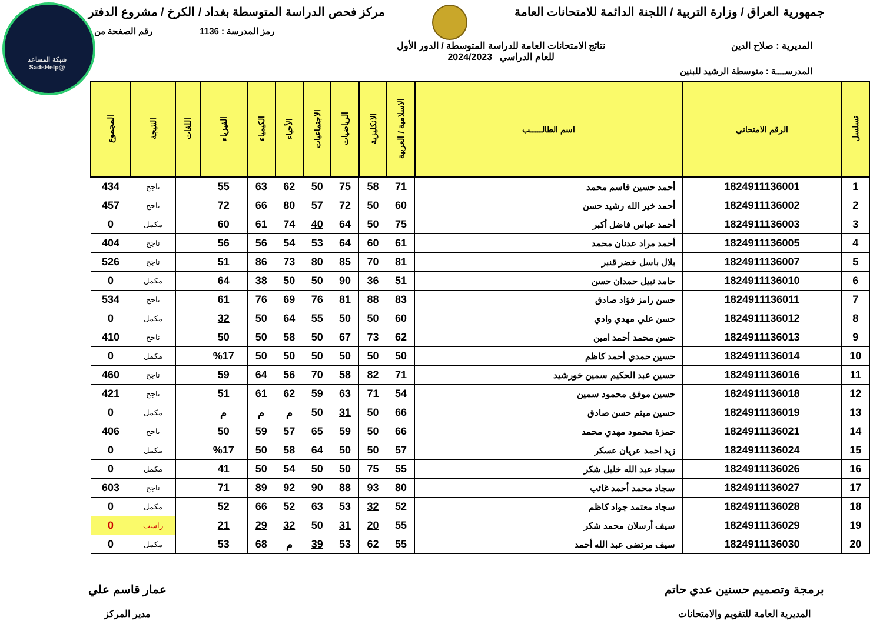شبكة المساعد
@SadsHelp
جمهورية العراق / وزارة التربية / اللجنة الدائمة للامتحانات العامة
مركز فحص الدراسة المتوسطة بغداد / الكرخ / مشروع الدفتر
رمز المدرسة : 1136 رقم الصفحة من
المديرية : صلاح الدين نتائج الامتحانات العامة للدراسة المتوسطة / الدور الأول
للعام الدراسي 2024/2023
المدرســــة : متوسطة الرشيد للبنين
| تسلسل | الرقم الامتحاني | اسم الطالـــــب | الاسلامية / العربية | الانكليزية | الرياضيات | الاجتماعيات | الأحياء | الكيمياء | الفيزياء | اللغات | النتيجة | المجموع |
| --- | --- | --- | --- | --- | --- | --- | --- | --- | --- | --- | --- | --- |
| 1 | 1824911136001 | أحمد حسين قاسم محمد | 71 | 58 | 75 | 50 | 62 | 63 | 55 | | ناجح | 434 |
| 2 | 1824911136002 | أحمد خير الله رشيد حسن | 60 | 50 | 72 | 57 | 80 | 66 | 72 | | ناجح | 457 |
| 3 | 1824911136003 | أحمد عباس فاضل أكبر | 75 | 50 | 64 | 40 | 74 | 61 | 60 | | مكمل | 0 |
| 4 | 1824911136005 | أحمد مراد عدنان محمد | 61 | 60 | 64 | 53 | 54 | 56 | 56 | | ناجح | 404 |
| 5 | 1824911136007 | بلال باسل خضر قنبر | 81 | 70 | 85 | 80 | 73 | 86 | 51 | | ناجح | 526 |
| 6 | 1824911136010 | حامد نبيل حمدان حسن | 51 | 36 | 90 | 50 | 50 | 38 | 64 | | مكمل | 0 |
| 7 | 1824911136011 | حسن رامز فؤاد صادق | 83 | 88 | 81 | 76 | 69 | 76 | 61 | | ناجح | 534 |
| 8 | 1824911136012 | حسن علي مهدي وادي | 60 | 50 | 50 | 55 | 64 | 50 | 32 | | مكمل | 0 |
| 9 | 1824911136013 | حسن محمد أحمد امين | 62 | 73 | 67 | 50 | 58 | 50 | 50 | | ناجح | 410 |
| 10 | 1824911136014 | حسين حمدي أحمد كاظم | 50 | 50 | 50 | 50 | 50 | 50 | %17 | | مكمل | 0 |
| 11 | 1824911136016 | حسين عبد الحكيم سمين خورشيد | 71 | 82 | 58 | 70 | 56 | 64 | 59 | | ناجح | 460 |
| 12 | 1824911136018 | حسين موفق محمود سمين | 54 | 71 | 63 | 59 | 62 | 61 | 51 | | ناجح | 421 |
| 13 | 1824911136019 | حسين ميثم حسن صادق | 66 | 50 | 31 | 50 | م | م | م | | مكمل | 0 |
| 14 | 1824911136021 | حمزة محمود مهدي محمد | 66 | 50 | 59 | 65 | 57 | 59 | 50 | | ناجح | 406 |
| 15 | 1824911136024 | زيد احمد عريان عسكر | 57 | 50 | 50 | 64 | 58 | 50 | %17 | | مكمل | 0 |
| 16 | 1824911136026 | سجاد عبد الله خليل شكر | 55 | 75 | 50 | 50 | 54 | 50 | 41 | | مكمل | 0 |
| 17 | 1824911136027 | سجاد محمد أحمد غائب | 80 | 93 | 88 | 90 | 92 | 89 | 71 | | ناجح | 603 |
| 18 | 1824911136028 | سجاد معتمد جواد كاظم | 52 | 32 | 53 | 63 | 52 | 66 | 52 | | مكمل | 0 |
| 19 | 1824911136029 | سيف أرسلان محمد شكر | 55 | 20 | 31 | 50 | 32 | 29 | 21 | | راسب | 0 |
| 20 | 1824911136030 | سيف مرتضى عبد الله أحمد | 55 | 62 | 53 | 39 | م | 68 | 53 | | مكمل | 0 |
برمجة وتصميم حسنين عدي حاتم
المديرية العامة للتقويم والامتحانات
عمار قاسم علي
مدير المركز